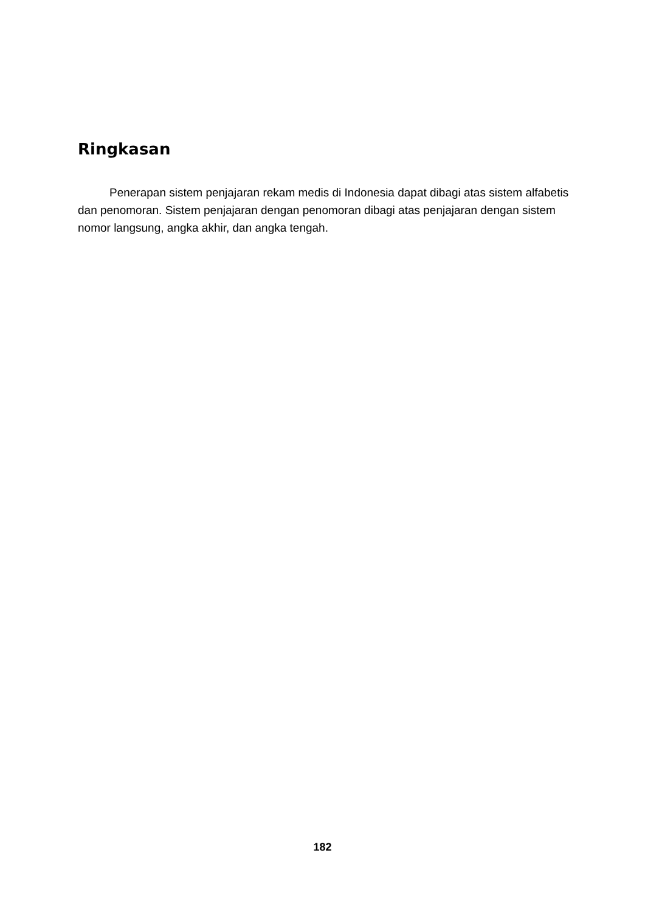Ringkasan
Penerapan sistem penjajaran rekam medis di Indonesia dapat dibagi atas sistem alfabetis dan penomoran. Sistem penjajaran dengan penomoran dibagi atas penjajaran dengan sistem nomor langsung, angka akhir, dan angka tengah.
182